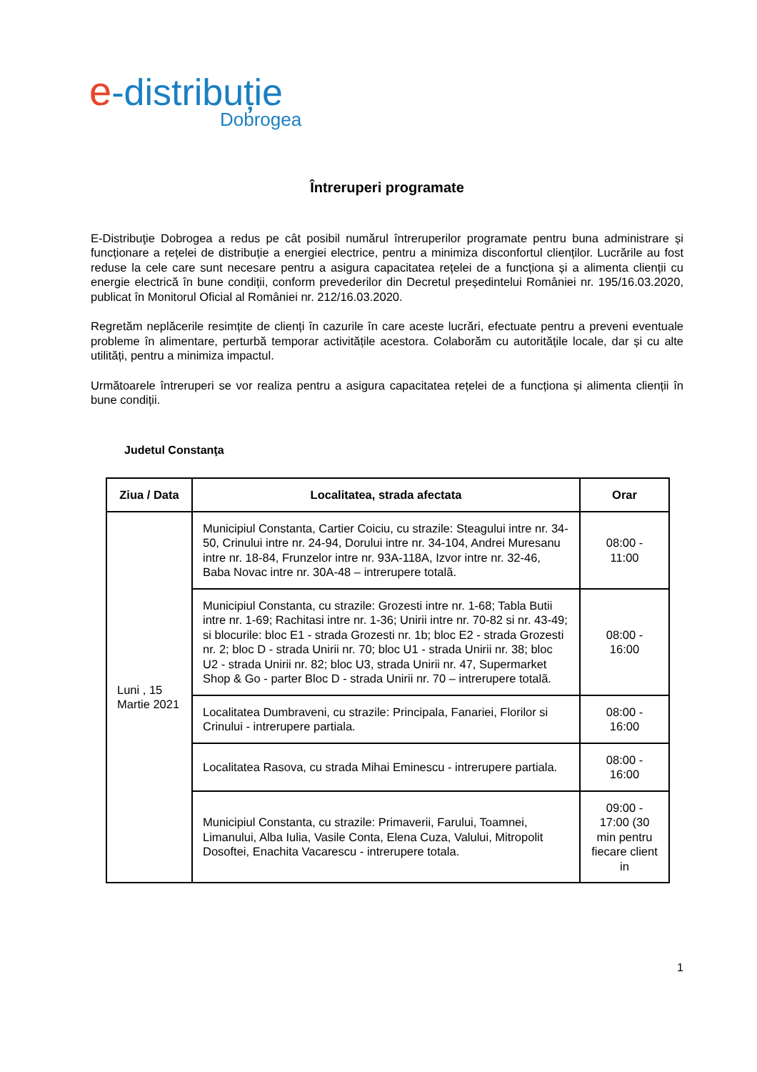e-distribuție
Dobrogea
Întreruperi programate
E-Distribuţie Dobrogea a redus pe cât posibil numărul întreruperilor programate pentru buna administrare și funcționare a rețelei de distribuție a energiei electrice, pentru a minimiza disconfortul clienților. Lucrările au fost reduse la cele care sunt necesare pentru a asigura capacitatea rețelei de a funcționa și a alimenta clienții cu energie electrică în bune condiții, conform prevederilor din Decretul președintelui României nr. 195/16.03.2020, publicat în Monitorul Oficial al României nr. 212/16.03.2020.
Regretăm neplăcerile resimțite de clienți în cazurile în care aceste lucrări, efectuate pentru a preveni eventuale probleme în alimentare, perturbă temporar activitățile acestora. Colaborăm cu autoritățile locale, dar și cu alte utilități, pentru a minimiza impactul.
Următoarele întreruperi se vor realiza pentru a asigura capacitatea rețelei de a funcționa și alimenta clienții în bune condiții.
Judetul Constanţa
| Ziua / Data | Localitatea, strada afectata | Orar |
| --- | --- | --- |
| Luni , 15 Martie 2021 | Municipiul Constanta, Cartier Coiciu, cu strazile: Steagului intre nr. 34-50, Crinului intre nr. 24-94, Dorului intre nr. 34-104, Andrei Muresanu intre nr. 18-84, Frunzelor intre nr. 93A-118A, Izvor intre nr. 32-46, Baba Novac intre nr. 30A-48 – intrerupere totalã. | 08:00 - 11:00 |
| | Municipiul Constanta, cu strazile: Grozesti intre nr. 1-68; Tabla Butii intre nr. 1-69; Rachitasi intre nr. 1-36; Unirii intre nr. 70-82 si nr. 43-49; si blocurile: bloc E1 - strada Grozesti nr. 1b; bloc E2 - strada Grozesti nr. 2; bloc D - strada Unirii nr. 70; bloc U1 - strada Unirii nr. 38; bloc U2 - strada Unirii nr. 82; bloc U3, strada Unirii nr. 47, Supermarket Shop & Go - parter Bloc D - strada Unirii nr. 70 – intrerupere totalã. | 08:00 - 16:00 |
| | Localitatea Dumbraveni, cu strazile: Principala, Fanariei, Florilor si Crinului - intrerupere partiala. | 08:00 - 16:00 |
| | Localitatea Rasova, cu strada Mihai Eminescu - intrerupere partiala. | 08:00 - 16:00 |
| | Municipiul Constanta, cu strazile: Primaverii, Farului, Toamnei, Limanului, Alba Iulia, Vasile Conta, Elena Cuza, Valului, Mitropolit Dosoftei, Enachita Vacarescu - intrerupere totala. | 09:00 - 17:00 (30 min pentru fiecare client in |
1